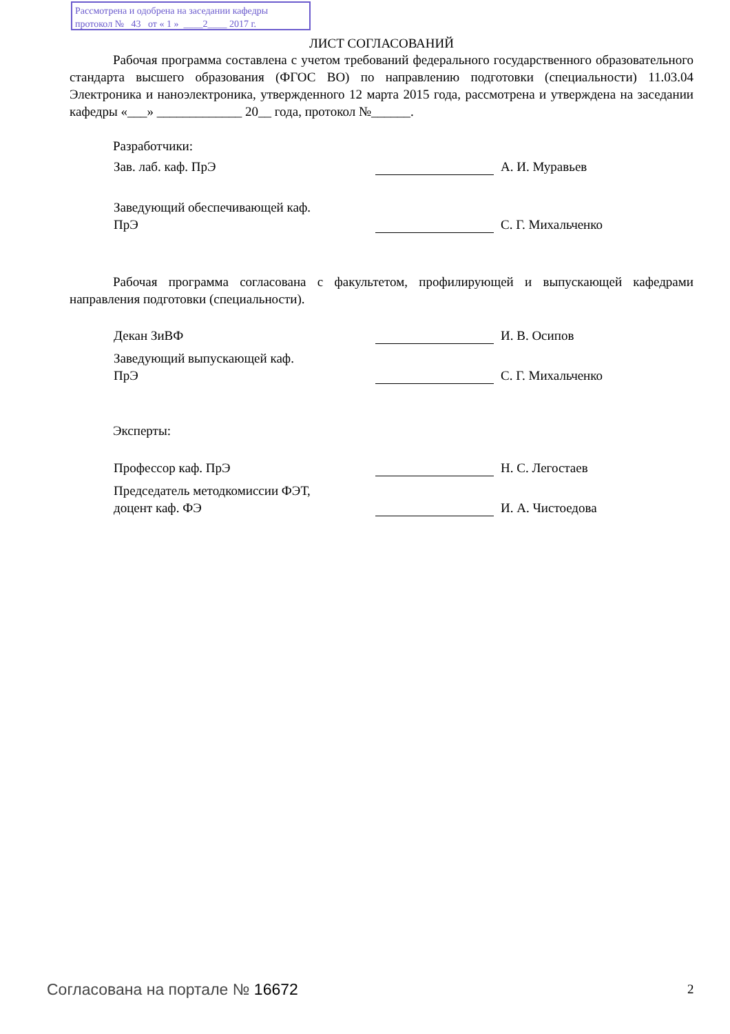Рассмотрена и одобрена на заседании кафедры
протокол № 43 от « 1 » ____2____ 2017 г.
ЛИСТ СОГЛАСОВАНИЙ
Рабочая программа составлена с учетом требований федерального государственного образовательного стандарта высшего образования (ФГОС ВО) по направлению подготовки (специальности) 11.03.04 Электроника и наноэлектроника, утвержденного 12 марта 2015 года, рассмотрена и утверждена на заседании кафедры «___» _____________ 20__ года, протокол №______.
Разработчики:
Зав. лаб. каф. ПрЭ А. И. Муравьев
Заведующий обеспечивающей каф.
ПрЭ
С. Г. Михальченко
Рабочая программа согласована с факультетом, профилирующей и выпускающей кафедрами направления подготовки (специальности).
Декан ЗиВФ И. В. Осипов
Заведующий выпускающей каф.
ПрЭ
С. Г. Михальченко
Эксперты:
Профессор каф. ПрЭ Н. С. Легостаев
Председатель методкомиссии ФЭТ,
доцент каф. ФЭ
И. А. Чистоедова
Согласована на портале № 16672 2